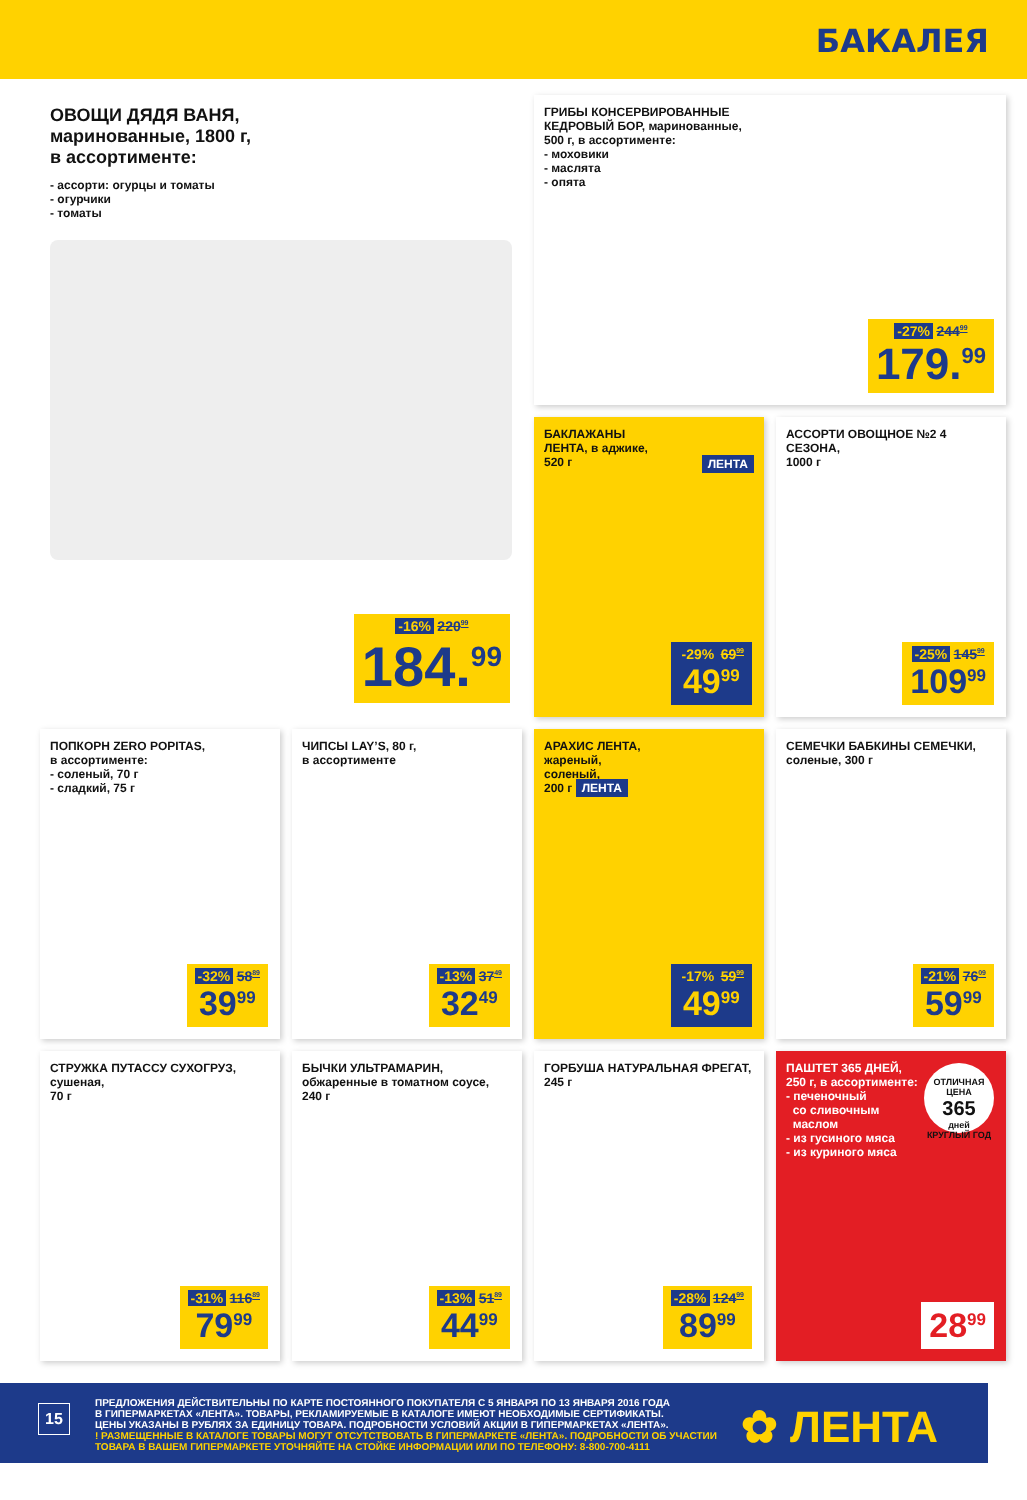БАКАЛЕЯ
ОВОЩИ ДЯДЯ ВАНЯ,
маринованные, 1800 г,
в ассортименте:
- ассорти: огурцы и томаты
- огурчики
- томаты
-16% 220<sup>99</sup>
184.<sup>99</sup>
ГРИБЫ КОНСЕРВИРОВАННЫЕ
КЕДРОВЫЙ БОР, маринованные,
500 г, в ассортименте:
- моховики
- маслята
- опята
-27% 244<sup>99</sup>
179.<sup>99</sup>
БАКЛАЖАНЫ
ЛЕНТА, в аджике,
520 г ЛЕНТА
-29% 69<sup>99</sup>
49<sup>99</sup>
АССОРТИ ОВОЩНОЕ №2 4 СЕЗОНА,
1000 г
-25% 145<sup>99</sup>
109<sup>99</sup>
ПОПКОРН ZERO POPITAS,
в ассортименте:
- соленый, 70 г
- сладкий, 75 г
-32% 58<sup>89</sup>
39<sup>99</sup>
ЧИПСЫ LAY’S, 80 г,
в ассортименте
-13% 37<sup>49</sup>
32<sup>49</sup>
АРАХИС ЛЕНТА,
жареный,
соленый,
200 г ЛЕНТА
-17% 59<sup>99</sup>
49<sup>99</sup>
СЕМЕЧКИ БАБКИНЫ СЕМЕЧКИ,
соленые, 300 г
-21% 76<sup>09</sup>
59<sup>99</sup>
СТРУЖКА ПУТАССУ СУХОГРУЗ,
сушеная,
70 г
-31% 116<sup>89</sup>
79<sup>99</sup>
БЫЧКИ УЛЬТРАМАРИН,
обжаренные в томатном соусе, 240 г
-13% 51<sup>89</sup>
44<sup>99</sup>
ГОРБУША НАТУРАЛЬНАЯ ФРЕГАТ, 245 г
-28% 124<sup>99</sup>
89<sup>99</sup>
ПАШТЕТ 365 ДНЕЙ,
250 г, в ассортименте:
- печеночный
со сливочным
маслом
- из гусиного мяса
- из куриного мяса
ОТЛИЧНАЯ ЦЕНА
365
дней
КРУГЛЫЙ ГОД
28<sup>99</sup>
15
ПРЕДЛОЖЕНИЯ ДЕЙСТВИТЕЛЬНЫ ПО КАРТЕ ПОСТОЯННОГО ПОКУПАТЕЛЯ С 5 ЯНВАРЯ ПО 13 ЯНВАРЯ 2016 ГОДА
В ГИПЕРМАРКЕТАХ «ЛЕНТА». ТОВАРЫ, РЕКЛАМИРУЕМЫЕ В КАТАЛОГЕ ИМЕЮТ НЕОБХОДИМЫЕ СЕРТИФИКАТЫ.
ЦЕНЫ УКАЗАНЫ В РУБЛЯХ ЗА ЕДИНИЦУ ТОВАРА. ПОДРОБНОСТИ УСЛОВИЙ АКЦИИ В ГИПЕРМАРКЕТАХ «ЛЕНТА».
! РАЗМЕЩЕННЫЕ В КАТАЛОГЕ ТОВАРЫ МОГУТ ОТСУТСТВОВАТЬ В ГИПЕРМАРКЕТЕ «ЛЕНТА». ПОДРОБНОСТИ ОБ УЧАСТИИ
ТОВАРА В ВАШЕМ ГИПЕРМАРКЕТЕ УТОЧНЯЙТЕ НА СТОЙКЕ ИНФОРМАЦИИ ИЛИ ПО ТЕЛЕФОНУ: 8-800-700-4111
✿ ЛЕНТА